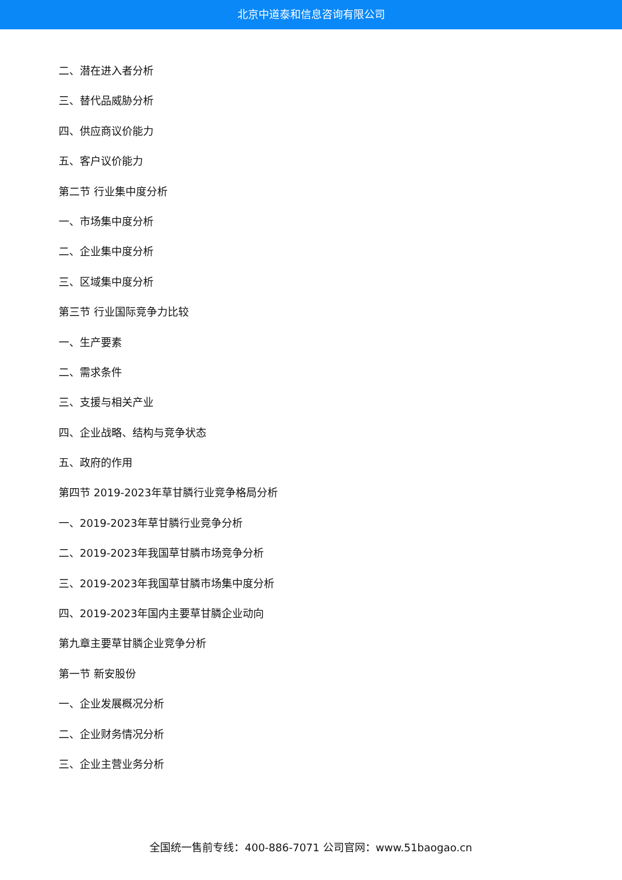北京中道泰和信息咨询有限公司
二、潜在进入者分析
三、替代品威胁分析
四、供应商议价能力
五、客户议价能力
第二节 行业集中度分析
一、市场集中度分析
二、企业集中度分析
三、区域集中度分析
第三节 行业国际竞争力比较
一、生产要素
二、需求条件
三、支援与相关产业
四、企业战略、结构与竞争状态
五、政府的作用
第四节 2019-2023年草甘膦行业竞争格局分析
一、2019-2023年草甘膦行业竞争分析
二、2019-2023年我国草甘膦市场竞争分析
三、2019-2023年我国草甘膦市场集中度分析
四、2019-2023年国内主要草甘膦企业动向
第九章主要草甘膦企业竞争分析
第一节 新安股份
一、企业发展概况分析
二、企业财务情况分析
三、企业主营业务分析
全国统一售前专线：400-886-7071 公司官网：www.51baogao.cn